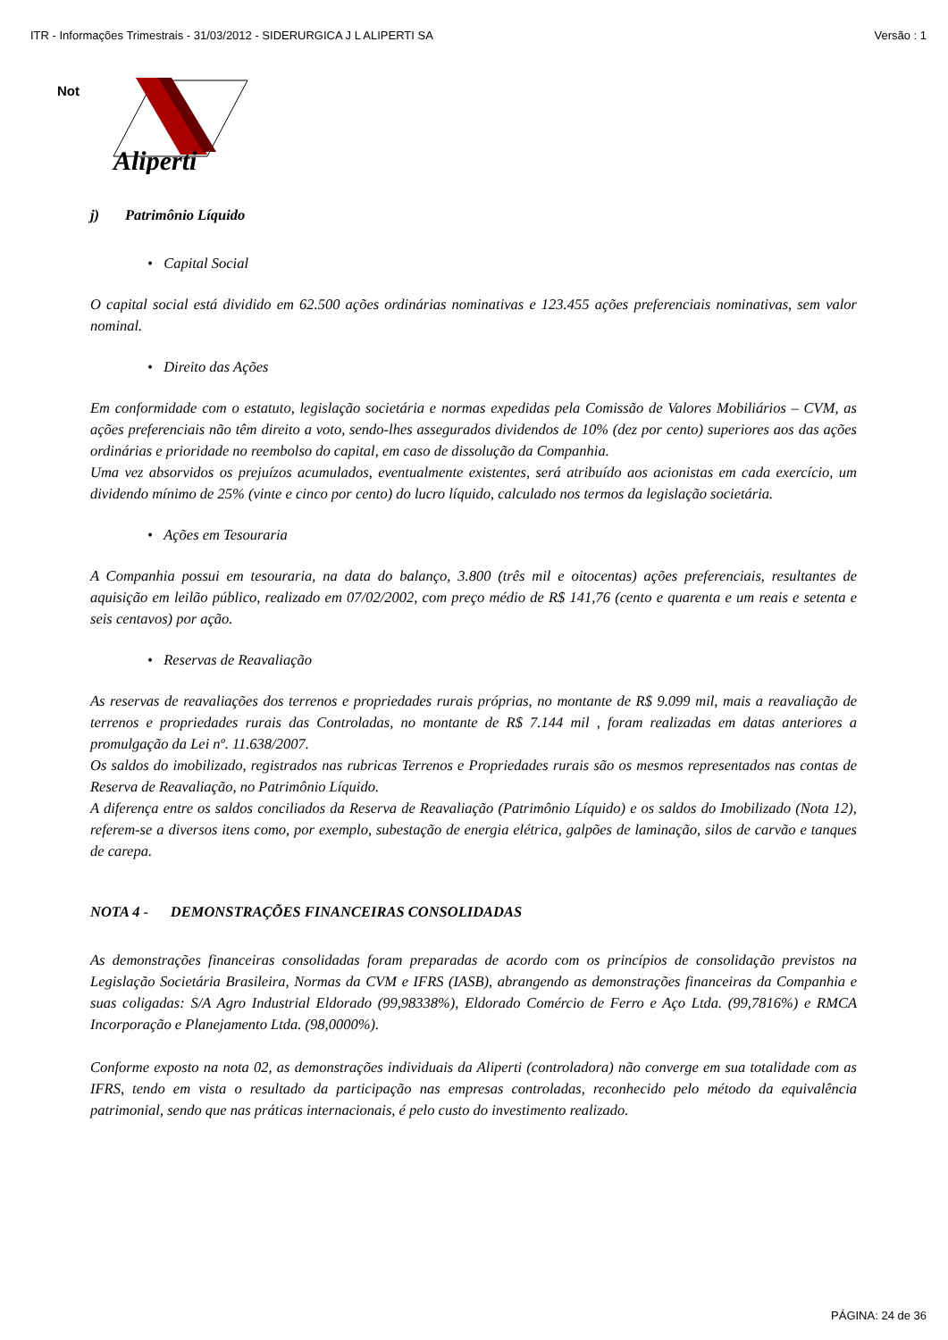ITR - Informações Trimestrais - 31/03/2012 - SIDERURGICA J L ALIPERTI SA Versão : 1
Not
Aliperti
j) Patrimônio Líquido
• Capital Social
O capital social está dividido em 62.500 ações ordinárias nominativas e 123.455 ações preferenciais nominativas, sem valor nominal.
• Direito das Ações
Em conformidade com o estatuto, legislação societária e normas expedidas pela Comissão de Valores Mobiliários – CVM, as ações preferenciais não têm direito a voto, sendo-lhes assegurados dividendos de 10% (dez por cento) superiores aos das ações ordinárias e prioridade no reembolso do capital, em caso de dissolução da Companhia.
Uma vez absorvidos os prejuízos acumulados, eventualmente existentes, será atribuído aos acionistas em cada exercício, um dividendo mínimo de 25% (vinte e cinco por cento) do lucro líquido, calculado nos termos da legislação societária.
• Ações em Tesouraria
A Companhia possui em tesouraria, na data do balanço, 3.800 (três mil e oitocentas) ações preferenciais, resultantes de aquisição em leilão público, realizado em 07/02/2002, com preço médio de R$ 141,76 (cento e quarenta e um reais e setenta e seis centavos) por ação.
• Reservas de Reavaliação
As reservas de reavaliações dos terrenos e propriedades rurais próprias, no montante de R$ 9.099 mil, mais a reavaliação de terrenos e propriedades rurais das Controladas, no montante de R$ 7.144 mil , foram realizadas em datas anteriores a promulgação da Lei nº. 11.638/2007.
Os saldos do imobilizado, registrados nas rubricas Terrenos e Propriedades rurais são os mesmos representados nas contas de Reserva de Reavaliação, no Patrimônio Líquido.
A diferença entre os saldos conciliados da Reserva de Reavaliação (Patrimônio Líquido) e os saldos do Imobilizado (Nota 12), referem-se a diversos itens como, por exemplo, subestação de energia elétrica, galpões de laminação, silos de carvão e tanques de carepa.
NOTA 4 - DEMONSTRAÇÕES FINANCEIRAS CONSOLIDADAS
As demonstrações financeiras consolidadas foram preparadas de acordo com os princípios de consolidação previstos na Legislação Societária Brasileira, Normas da CVM e IFRS (IASB), abrangendo as demonstrações financeiras da Companhia e suas coligadas: S/A Agro Industrial Eldorado (99,98338%), Eldorado Comércio de Ferro e Aço Ltda. (99,7816%) e RMCA Incorporação e Planejamento Ltda. (98,0000%).
Conforme exposto na nota 02, as demonstrações individuais da Aliperti (controladora) não converge em sua totalidade com as IFRS, tendo em vista o resultado da participação nas empresas controladas, reconhecido pelo método da equivalência patrimonial, sendo que nas práticas internacionais, é pelo custo do investimento realizado.
PÁGINA: 24 de 36